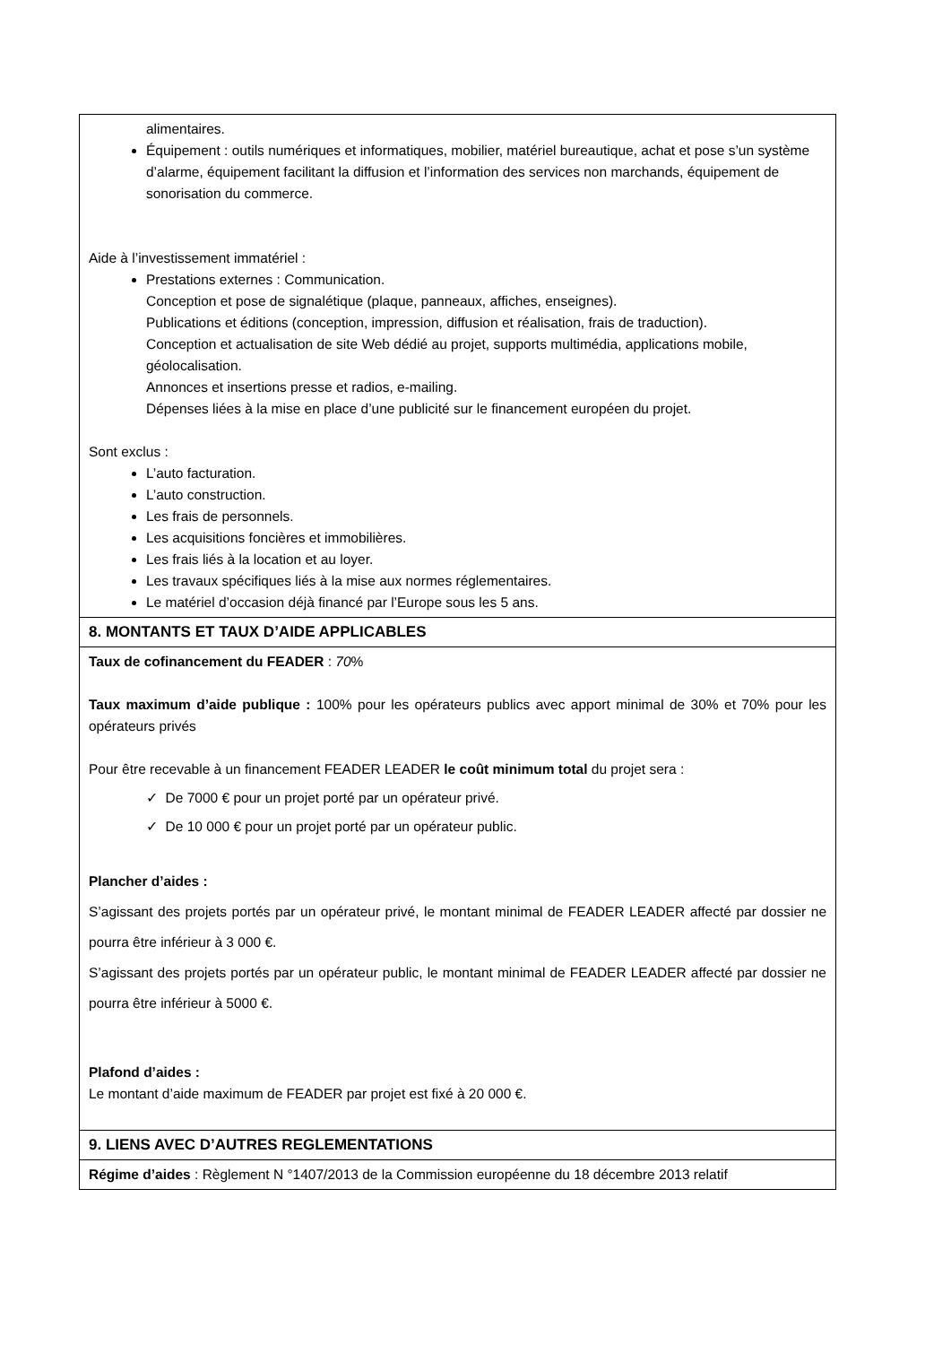| alimentaires. Équipement : outils numériques et informatiques, mobilier, matériel bureautique, achat et pose s’un système d’alarme, équipement facilitant la diffusion et l’information des services non marchands, équipement de sonorisation du commerce. Aide à l’investissement immatériel : Prestations externes : Communication. Conception et pose de signalétique (plaque, panneaux, affiches, enseignes). Publications et éditions (conception, impression, diffusion et réalisation, frais de traduction). Conception et actualisation de site Web dédié au projet, supports multimédia, applications mobile, géolocalisation. Annonces et insertions presse et radios, e-mailing. Dépenses liées à la mise en place d’une publicité sur le financement européen du projet. Sont exclus : L’auto facturation. L’auto construction. Les frais de personnels. Les acquisitions foncières et immobilières. Les frais liés à la location et au loyer. Les travaux spécifiques liés à la mise aux normes réglementaires. Le matériel d’occasion déjà financé par l’Europe sous les 5 ans. |
| 8. MONTANTS ET TAUX D’AIDE APPLICABLES |
| Taux de cofinancement du FEADER : 70 % Taux maximum d’aide publique : 100% pour les opérateurs publics avec apport minimal de 30% et 70% pour les opérateurs privés Pour être recevable à un financement FEADER LEADER le coût minimum total du projet sera : ✓ De 7000 € pour un projet porté par un opérateur privé. ✓ De 10 000 € pour un projet porté par un opérateur public. Plancher d’aides : S’agissant des projets portés par un opérateur privé, le montant minimal de FEADER LEADER affecté par dossier ne pourra être inférieur à 3 000 €. S’agissant des projets portés par un opérateur public, le montant minimal de FEADER LEADER affecté par dossier ne pourra être inférieur à 5000 €. Plafond d’aides : Le montant d’aide maximum de FEADER par projet est fixé à 20 000 €. |
| 9. LIENS AVEC D’AUTRES REGLEMENTATIONS |
| Régime d’aides : Règlement N °1407/2013 de la Commission européenne du 18 décembre 2013 relatif |